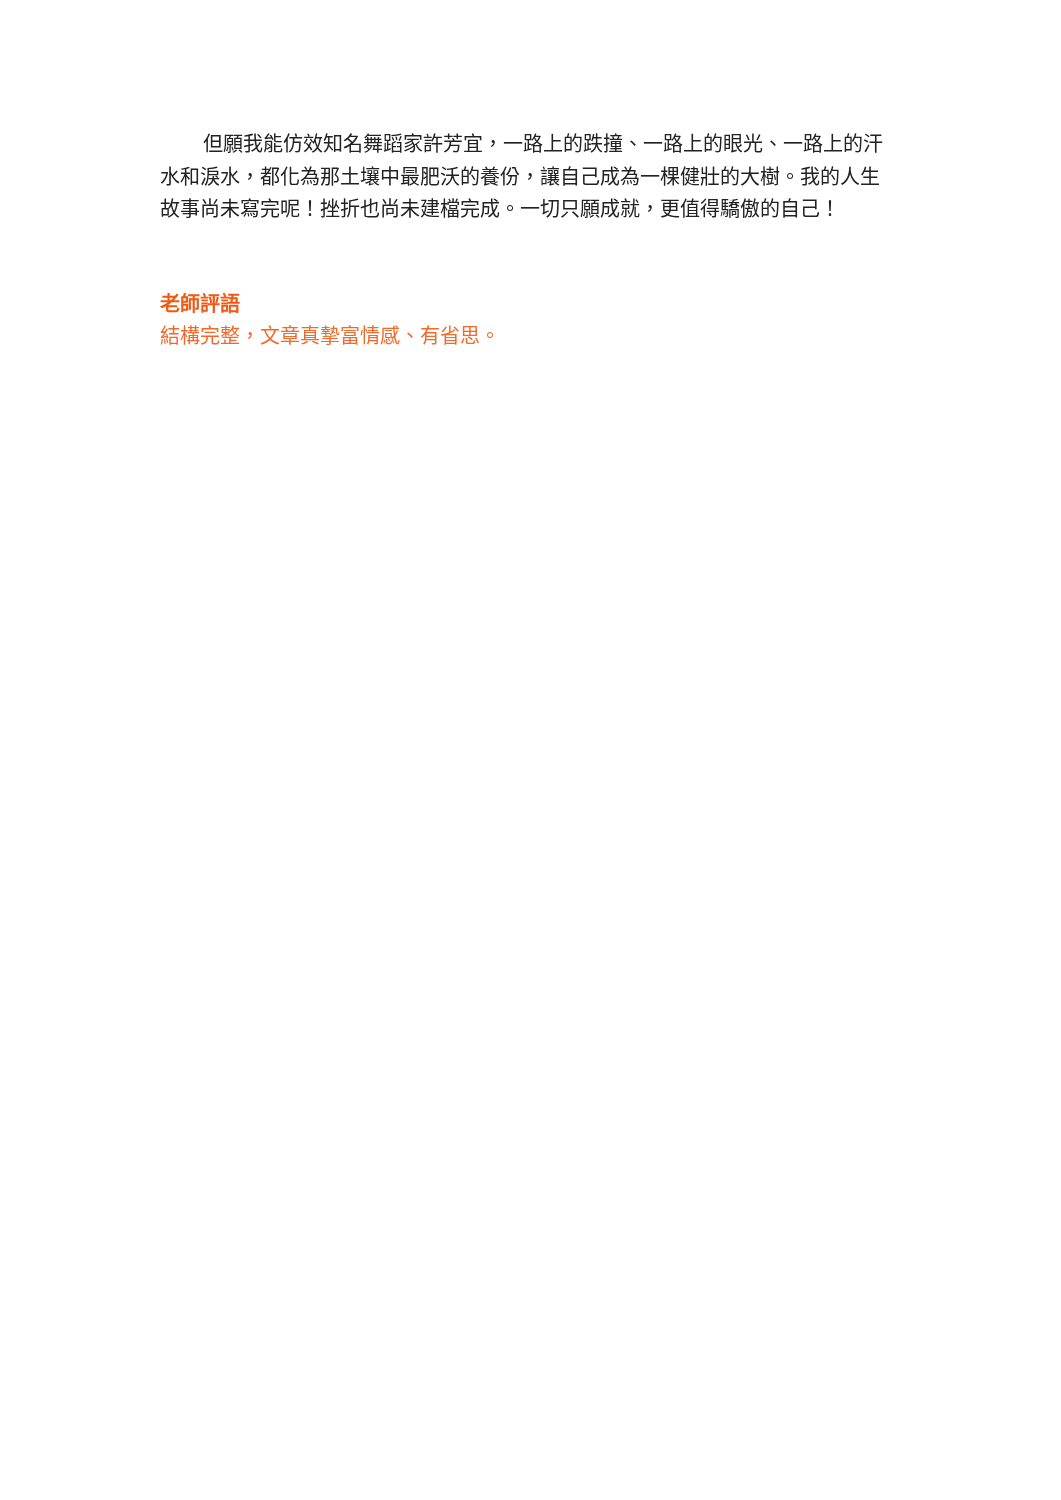但願我能仿效知名舞蹈家許芳宜，一路上的跌撞、一路上的眼光、一路上的汗水和淚水，都化為那土壤中最肥沃的養份，讓自己成為一棵健壯的大樹。我的人生故事尚未寫完呢！挫折也尚未建檔完成。一切只願成就，更值得驕傲的自己！
老師評語
結構完整，文章真摯富情感、有省思。